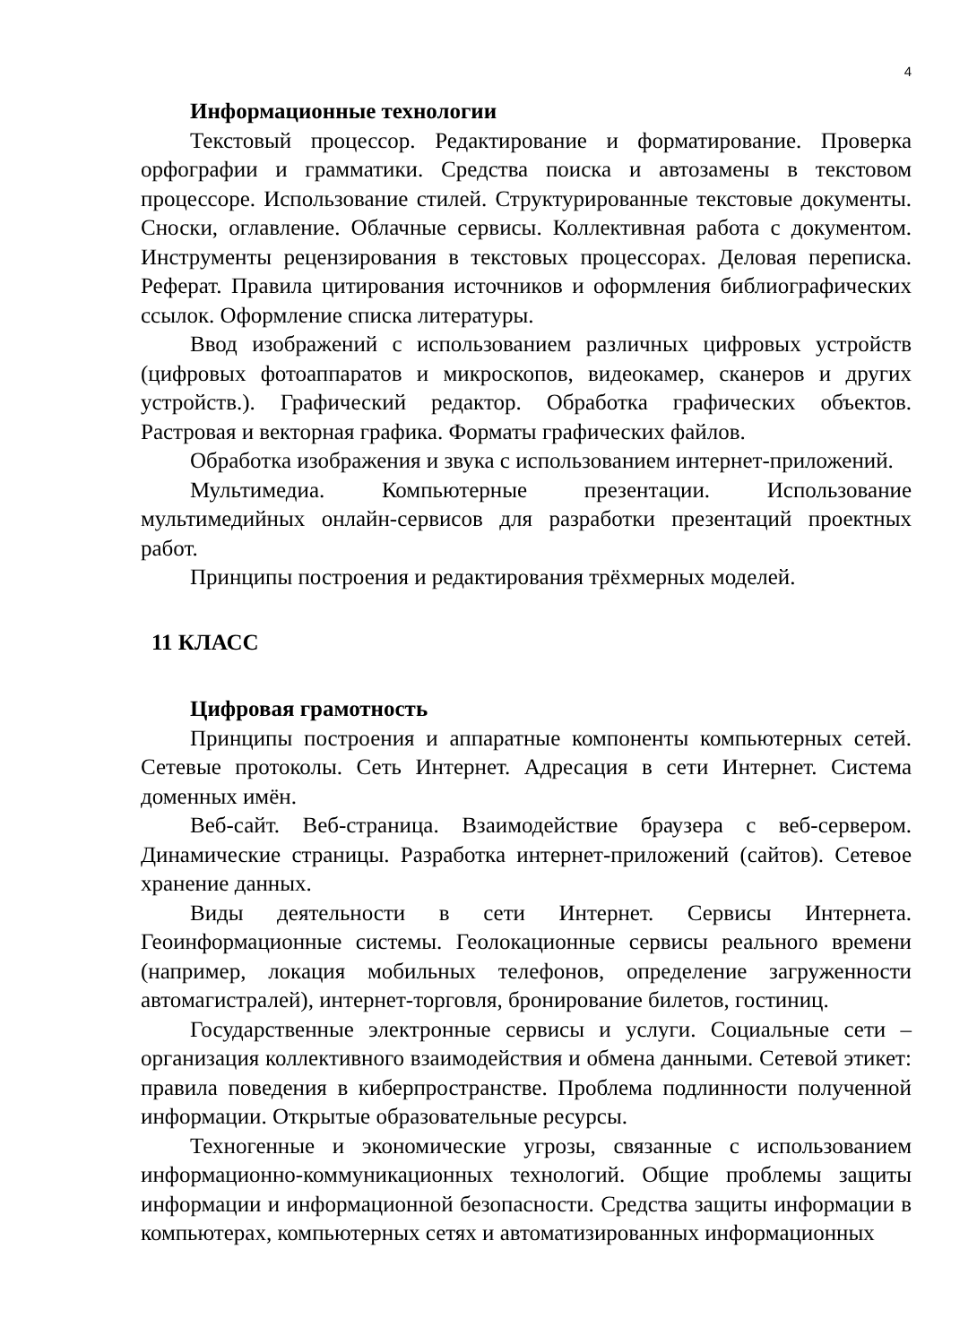4
Информационные технологии
Текстовый процессор. Редактирование и форматирование. Проверка орфографии и грамматики. Средства поиска и автозамены в текстовом процессоре. Использование стилей. Структурированные текстовые документы. Сноски, оглавление. Облачные сервисы. Коллективная работа с документом. Инструменты рецензирования в текстовых процессорах. Деловая переписка. Реферат. Правила цитирования источников и оформления библиографических ссылок. Оформление списка литературы.
Ввод изображений с использованием различных цифровых устройств (цифровых фотоаппаратов и микроскопов, видеокамер, сканеров и других устройств.). Графический редактор. Обработка графических объектов. Растровая и векторная графика. Форматы графических файлов.
Обработка изображения и звука с использованием интернет-приложений.
Мультимедиа. Компьютерные презентации. Использование мультимедийных онлайн-сервисов для разработки презентаций проектных работ.
Принципы построения и редактирования трёхмерных моделей.
11 КЛАСС
Цифровая грамотность
Принципы построения и аппаратные компоненты компьютерных сетей. Сетевые протоколы. Сеть Интернет. Адресация в сети Интернет. Система доменных имён.
Веб-сайт. Веб-страница. Взаимодействие браузера с веб-сервером. Динамические страницы. Разработка интернет-приложений (сайтов). Сетевое хранение данных.
Виды деятельности в сети Интернет. Сервисы Интернета. Геоинформационные системы. Геолокационные сервисы реального времени (например, локация мобильных телефонов, определение загруженности автомагистралей), интернет-торговля, бронирование билетов, гостиниц.
Государственные электронные сервисы и услуги. Социальные сети – организация коллективного взаимодействия и обмена данными. Сетевой этикет: правила поведения в киберпространстве. Проблема подлинности полученной информации. Открытые образовательные ресурсы.
Техногенные и экономические угрозы, связанные с использованием информационно-коммуникационных технологий. Общие проблемы защиты информации и информационной безопасности. Средства защиты информации в компьютерах, компьютерных сетях и автоматизированных информационных